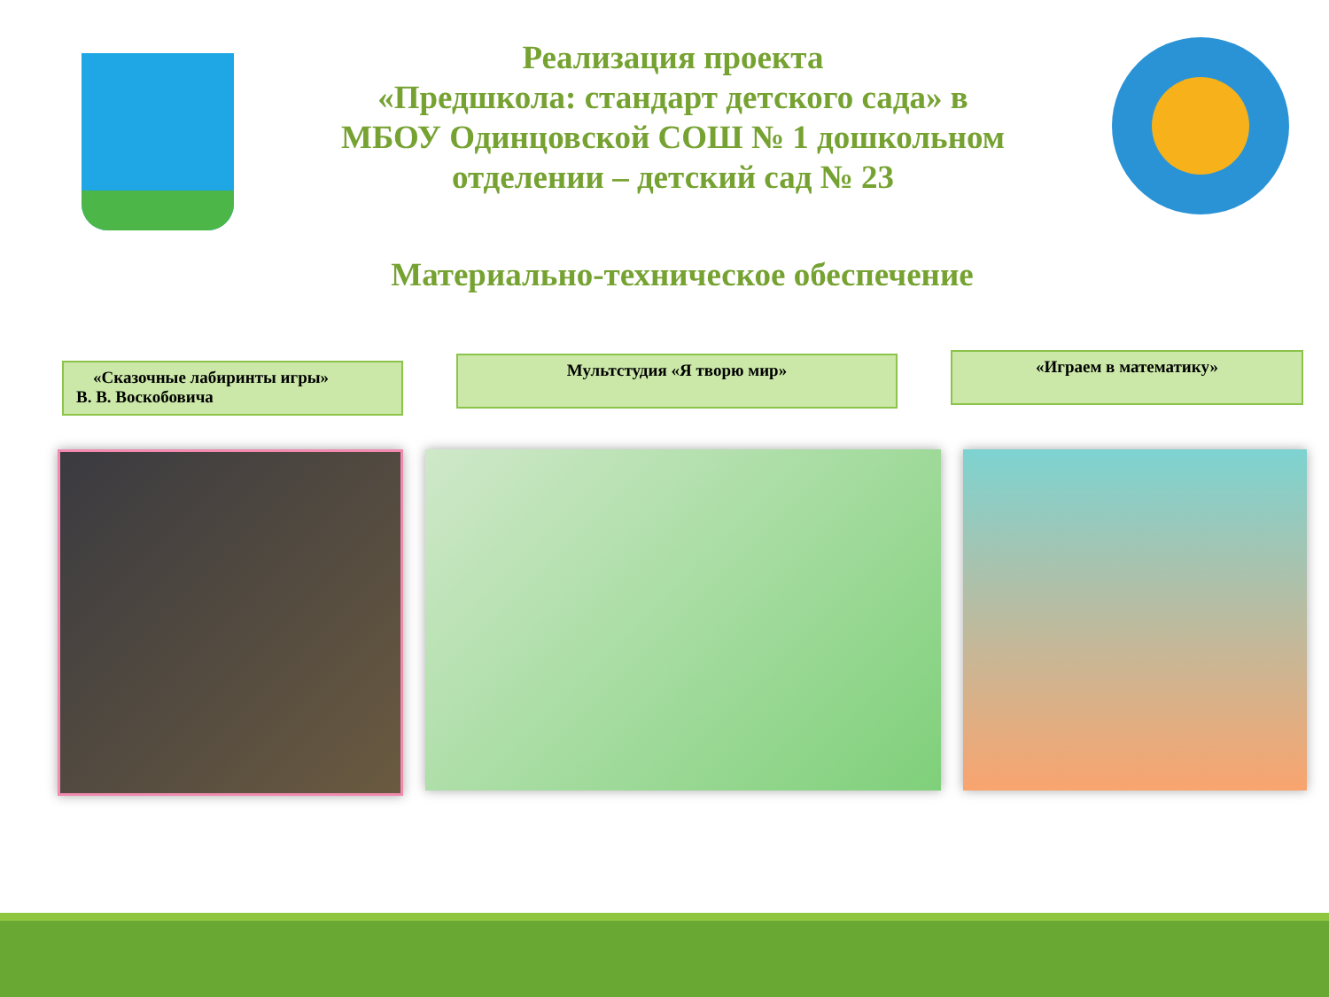Реализация проекта
«Предшкола: стандарт детского сада» в
МБОУ Одинцовской СОШ № 1 дошкольном
отделении – детский сад № 23
Материально-техническое обеспечение
«Сказочные лабиринты игры»
В. В. Воскобовича
Мультстудия «Я творю мир»
«Играем в математику»